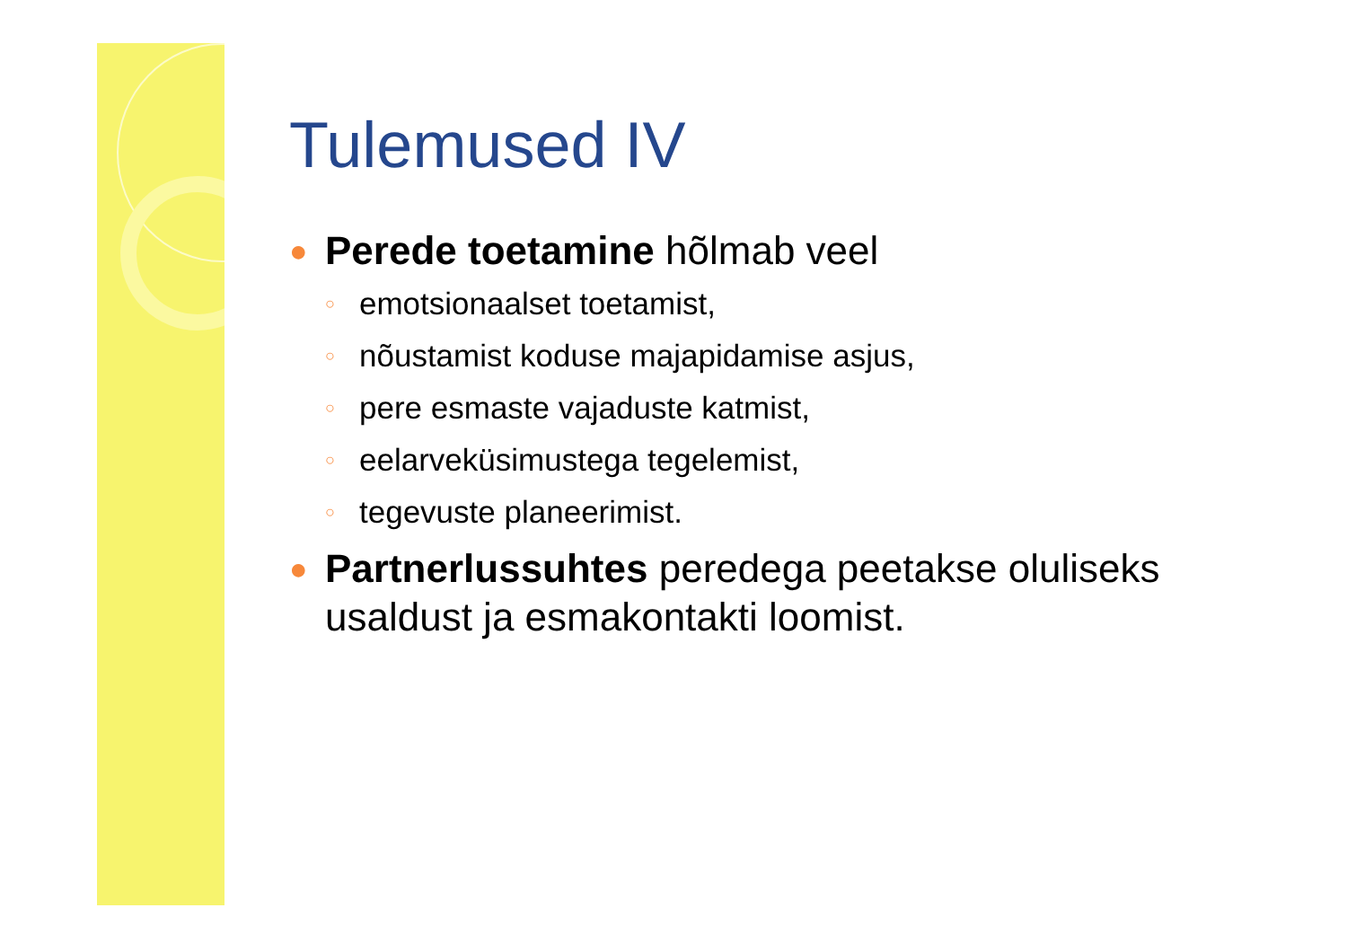Tulemused IV
● Perede toetamine hõlmab veel
○ emotsionaalset toetamist,
○ nõustamist koduse majapidamise asjus,
○ pere esmaste vajaduste katmist,
○ eelarveküsimustega tegelemist,
○ tegevuste planeerimist.
● Partnerlussuhtes peredega peetakse oluliseks usaldust ja esmakontakti loomist.